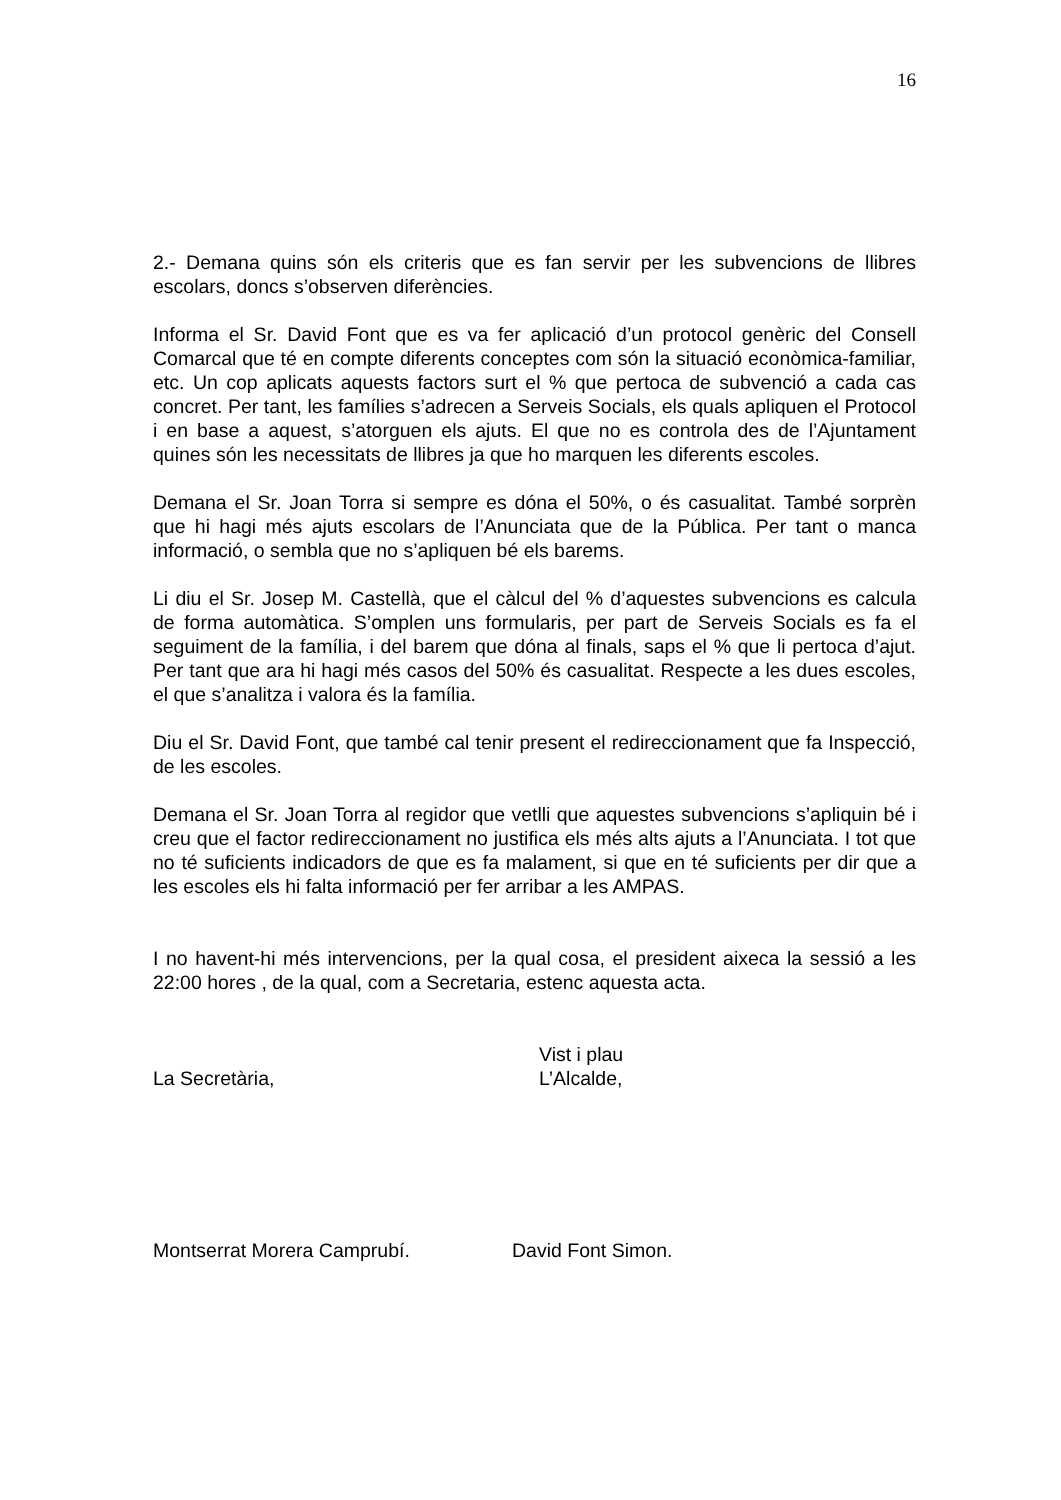16
2.- Demana quins són els criteris que es fan servir per les subvencions de llibres escolars, doncs s’observen diferències.
Informa el Sr. David Font que es va fer aplicació d’un protocol genèric del Consell Comarcal que té en compte diferents conceptes com són la situació econòmica-familiar, etc. Un cop aplicats aquests factors surt el % que pertoca de subvenció a cada cas concret. Per tant, les famílies s’adrecen a Serveis Socials, els quals apliquen el Protocol i en base a aquest, s’atorguen els ajuts. El que no es controla des de l’Ajuntament quines són les necessitats de llibres ja que ho marquen les diferents escoles.
Demana el Sr. Joan Torra si sempre es dóna el 50%, o és casualitat. També sorprèn que hi hagi més ajuts escolars de l’Anunciata que de la Pública. Per tant o manca informació, o sembla que no s’apliquen bé els barems.
Li diu el Sr. Josep M. Castellà, que el càlcul del % d’aquestes subvencions es calcula de forma automàtica. S’omplen uns formularis, per part de Serveis Socials es fa el seguiment de la família, i del barem que dóna al finals, saps el % que li pertoca d’ajut. Per tant que ara hi hagi més casos del 50% és casualitat. Respecte a les dues escoles, el que s’analitza i valora és la família.
Diu el Sr. David Font, que també cal tenir present el redireccionament que fa Inspecció, de les escoles.
Demana el Sr. Joan Torra al regidor que vetlli que aquestes subvencions s’apliquin bé i creu que el factor redireccionament no justifica els més alts ajuts a l’Anunciata. I tot que no té suficients indicadors de que es fa malament, si que en té suficients per dir que a les escoles els hi falta informació per fer arribar a les AMPAS.
I no havent-hi més intervencions, per la qual cosa, el president aixeca la sessió a les 22:00 hores , de la qual, com a Secretaria, estenc aquesta acta.
Vist i plau
La Secretària, L’Alcalde,
Montserrat Morera Camprubí. David Font Simon.